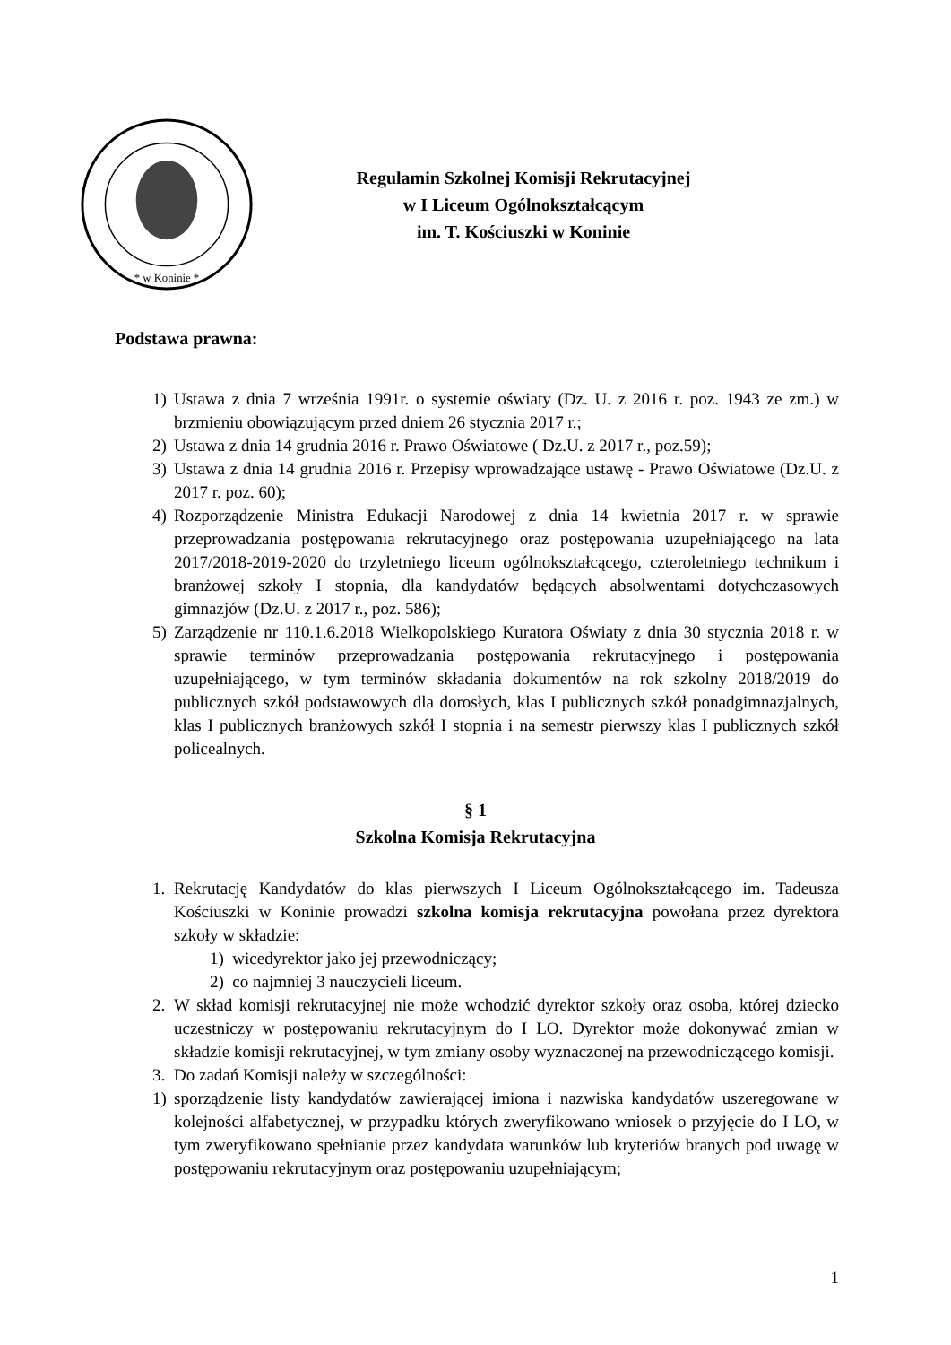* w Koninie *
Regulamin Szkolnej Komisji Rekrutacyjnej
w I Liceum Ogólnokształcącym
im. T. Kościuszki w Koninie
Podstawa prawna:
1) Ustawa z dnia 7 września 1991r. o systemie oświaty (Dz. U. z 2016 r. poz. 1943 ze zm.) w brzmieniu obowiązującym przed dniem 26 stycznia 2017 r.;
2) Ustawa z dnia 14 grudnia 2016 r. Prawo Oświatowe ( Dz.U. z 2017 r., poz.59);
3) Ustawa z dnia 14 grudnia 2016 r. Przepisy wprowadzające ustawę - Prawo Oświatowe (Dz.U. z 2017 r. poz. 60);
4) Rozporządzenie Ministra Edukacji Narodowej z dnia 14 kwietnia 2017 r. w sprawie przeprowadzania postępowania rekrutacyjnego oraz postępowania uzupełniającego na lata 2017/2018-2019-2020 do trzyletniego liceum ogólnokształcącego, czteroletniego technikum i branżowej szkoły I stopnia, dla kandydatów będących absolwentami dotychczasowych gimnazjów (Dz.U. z 2017 r., poz. 586);
5) Zarządzenie nr 110.1.6.2018 Wielkopolskiego Kuratora Oświaty z dnia 30 stycznia 2018 r. w sprawie terminów przeprowadzania postępowania rekrutacyjnego i postępowania uzupełniającego, w tym terminów składania dokumentów na rok szkolny 2018/2019 do publicznych szkół podstawowych dla dorosłych, klas I publicznych szkół ponadgimnazjalnych, klas I publicznych branżowych szkół I stopnia i na semestr pierwszy klas I publicznych szkół policealnych.
§ 1
Szkolna Komisja Rekrutacyjna
1. Rekrutację Kandydatów do klas pierwszych I Liceum Ogólnokształcącego im. Tadeusza Kościuszki w Koninie prowadzi szkolna komisja rekrutacyjna powołana przez dyrektora szkoły w składzie:
1) wicedyrektor jako jej przewodniczący;
2) co najmniej 3 nauczycieli liceum.
2. W skład komisji rekrutacyjnej nie może wchodzić dyrektor szkoły oraz osoba, której dziecko uczestniczy w postępowaniu rekrutacyjnym do I LO. Dyrektor może dokonywać zmian w składzie komisji rekrutacyjnej, w tym zmiany osoby wyznaczonej na przewodniczącego komisji.
3. Do zadań Komisji należy w szczególności:
1) sporządzenie listy kandydatów zawierającej imiona i nazwiska kandydatów uszeregowane w kolejności alfabetycznej, w przypadku których zweryfikowano wniosek o przyjęcie do I LO, w tym zweryfikowano spełnianie przez kandydata warunków lub kryteriów branych pod uwagę w postępowaniu rekrutacyjnym oraz postępowaniu uzupełniającym;
1